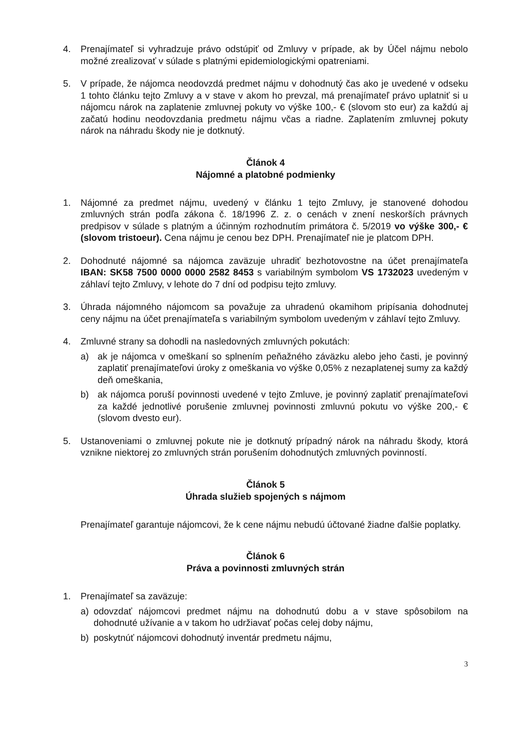4. Prenajímateľ si vyhradzuje právo odstúpiť od Zmluvy v prípade, ak by Účel nájmu nebolo možné zrealizovať v súlade s platnými epidemiologickými opatreniami.
5. V prípade, že nájomca neodovzdá predmet nájmu v dohodnutý čas ako je uvedené v odseku 1 tohto článku tejto Zmluvy a v stave v akom ho prevzal, má prenajímateľ právo uplatniť si u nájomcu nárok na zaplatenie zmluvnej pokuty vo výške 100,- € (slovom sto eur) za každú aj začatú hodinu neodovzdania predmetu nájmu včas a riadne. Zaplatením zmluvnej pokuty nárok na náhradu škody nie je dotknutý.
Článok 4
Nájomné a platobné podmienky
1. Nájomné za predmet nájmu, uvedený v článku 1 tejto Zmluvy, je stanovené dohodou zmluvných strán podľa zákona č. 18/1996 Z. z. o cenách v znení neskorších právnych predpisov v súlade s platným a účinným rozhodnutím primátora č. 5/2019 vo výške 300,- € (slovom tristoeur). Cena nájmu je cenou bez DPH. Prenajímateľ nie je platcom DPH.
2. Dohodnuté nájomné sa nájomca zaväzuje uhradiť bezhotovostne na účet prenajímateľa IBAN: SK58 7500 0000 0000 2582 8453 s variabilným symbolom VS 1732023 uvedeným v záhlaví tejto Zmluvy, v lehote do 7 dní od podpisu tejto zmluvy.
3. Úhrada nájomného nájomcom sa považuje za uhradenú okamihom pripísania dohodnutej ceny nájmu na účet prenajímateľa s variabilným symbolom uvedeným v záhlaví tejto Zmluvy.
4. Zmluvné strany sa dohodli na nasledovných zmluvných pokutách:
a) ak je nájomca v omeškaní so splnením peňažného záväzku alebo jeho časti, je povinný zaplatiť prenajímateľovi úroky z omeškania vo výške 0,05% z nezaplatenej sumy za každý deň omeškania,
b) ak nájomca poruší povinnosti uvedené v tejto Zmluve, je povinný zaplatiť prenajímateľovi za každé jednotlivé porušenie zmluvnej povinnosti zmluvnú pokutu vo výške 200,- € (slovom dvesto eur).
5. Ustanoveniami o zmluvnej pokute nie je dotknutý prípadný nárok na náhradu škody, ktorá vznikne niektorej zo zmluvných strán porušením dohodnutých zmluvných povinností.
Článok 5
Úhrada služieb spojených s nájmom
Prenajímateľ garantuje nájomcovi, že k cene nájmu nebudú účtované žiadne ďalšie poplatky.
Článok 6
Práva a povinnosti zmluvných strán
1. Prenajímateľ sa zaväzuje:
a) odovzdať nájomcovi predmet nájmu na dohodnutú dobu a v stave spôsobilom na dohodnuté užívanie a v takom ho udržiavať počas celej doby nájmu,
b) poskytnúť nájomcovi dohodnutý inventár predmetu nájmu,
3